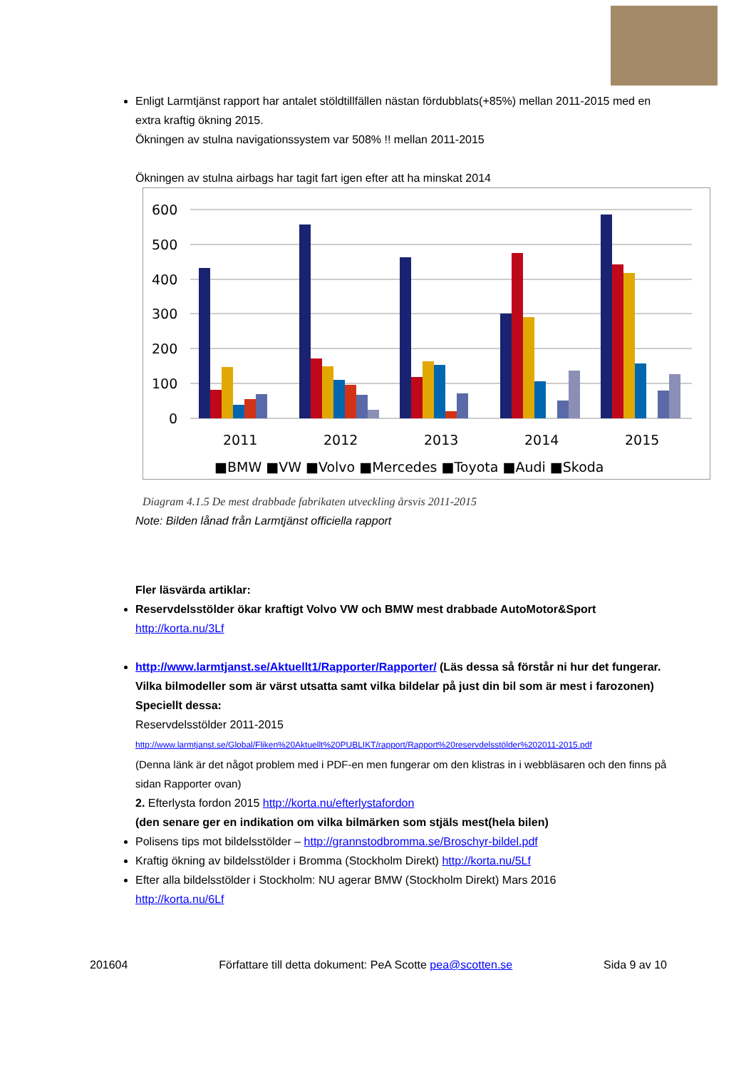Enligt Larmtjänst rapport har antalet stöldtillfällen nästan fördubblats(+85%) mellan 2011-2015 med en extra kraftig ökning 2015.
Ökningen av stulna navigationssystem var 508% !! mellan 2011-2015
Ökningen av stulna airbags har tagit fart igen efter att ha minskat 2014
600
500
400
300
200
100
0
2011
2012
2013
2014
2015
■BMW ■VW ■Volvo ■Mercedes ■Toyota ■Audi ■Skoda
Diagram 4.1.5 De mest drabbade fabrikaten utveckling årsvis 2011-2015
Note: Bilden lånad från Larmtjänst officiella rapport
Fler läsvärda artiklar:
Reservdelsstölder ökar kraftigt Volvo VW och BMW mest drabbade AutoMotor&Sport
http://korta.nu/3Lf
http://www.larmtjanst.se/Aktuellt1/Rapporter/Rapporter/ (Läs dessa så förstår ni hur det fungerar. Vilka bilmodeller som är värst utsatta samt vilka bildelar på just din bil som är mest i farozonen)
Speciellt dessa:
Reservdelsstölder 2011-2015
http://www.larmtjanst.se/Global/Fliken%20Aktuellt%20PUBLIKT/rapport/Rapport%20reservdelsstölder%202011-2015.pdf
(Denna länk är det något problem med i PDF-en men fungerar om den klistras in i webbläsaren och den finns på sidan Rapporter ovan)
2. Efterlysta fordon 2015 http://korta.nu/efterlystafordon
(den senare ger en indikation om vilka bilmärken som stjäls mest(hela bilen)
Polisens tips mot bildelsstölder – http://grannstodbromma.se/Broschyr-bildel.pdf
Kraftig ökning av bildelsstölder i Bromma (Stockholm Direkt) http://korta.nu/5Lf
Efter alla bildelsstölder i Stockholm: NU agerar BMW (Stockholm Direkt) Mars 2016
http://korta.nu/6Lf
201604 Författare till detta dokument: PeA Scotte pea@scotten.se Sida 9 av 10